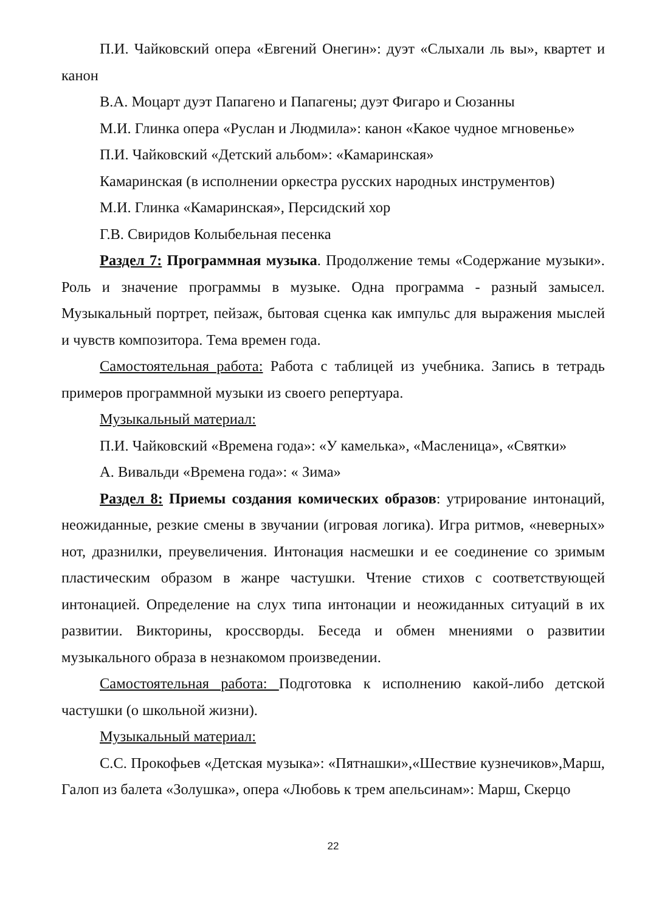П.И. Чайковский опера «Евгений Онегин»: дуэт «Слыхали ль вы», квартет и канон
В.А. Моцарт дуэт Папагено и Папагены; дуэт Фигаро и Сюзанны
М.И. Глинка опера «Руслан и Людмила»: канон «Какое чудное мгновенье»
П.И. Чайковский «Детский альбом»: «Камаринская»
Камаринская (в исполнении оркестра русских народных инструментов)
М.И. Глинка «Камаринская», Персидский хор
Г.В. Свиридов Колыбельная песенка
Раздел 7: Программная музыка. Продолжение темы «Содержание музыки». Роль и значение программы в музыке. Одна программа - разный замысел. Музыкальный портрет, пейзаж, бытовая сценка как импульс для выражения мыслей и чувств композитора. Тема времен года.
Самостоятельная работа: Работа с таблицей из учебника. Запись в тетрадь примеров программной музыки из своего репертуара.
Музыкальный материал:
П.И. Чайковский «Времена года»: «У камелька», «Масленица», «Святки»
А. Вивальди «Времена года»: « Зима»
Раздел 8: Приемы создания комических образов: утрирование интонаций, неожиданные, резкие смены в звучании (игровая логика). Игра ритмов, «неверных» нот, дразнилки, преувеличения. Интонация насмешки и ее соединение со зримым пластическим образом в жанре частушки. Чтение стихов с соответствующей интонацией. Определение на слух типа интонации и неожиданных ситуаций в их развитии. Викторины, кроссворды. Беседа и обмен мнениями о развитии музыкального образа в незнакомом произведении.
Самостоятельная работа: Подготовка к исполнению какой-либо детской частушки (о школьной жизни).
Музыкальный материал:
С.С. Прокофьев «Детская музыка»: «Пятнашки»,«Шествие кузнечиков»,Марш, Галоп из балета «Золушка», опера «Любовь к трем апельсинам»: Марш, Скерцо
22